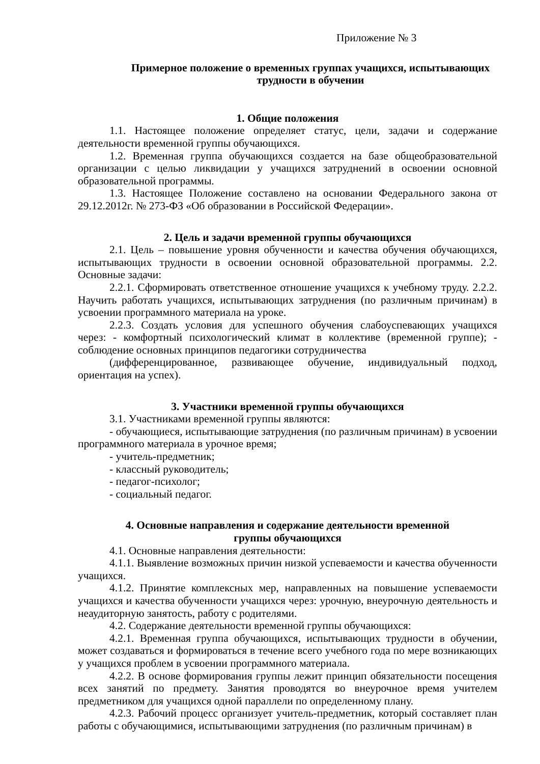Приложение № 3
Примерное положение о временных группах учащихся, испытывающих трудности в обучении
1. Общие положения
1.1. Настоящее положение определяет статус, цели, задачи и содержание деятельности временной группы обучающихся.
1.2. Временная группа обучающихся создается на базе общеобразовательной организации с целью ликвидации у учащихся затруднений в освоении основной образовательной программы.
1.3. Настоящее Положение составлено на основании Федерального закона от 29.12.2012г. № 273-ФЗ «Об образовании в Российской Федерации».
2. Цель и задачи временной группы обучающихся
2.1. Цель – повышение уровня обученности и качества обучения обучающихся, испытывающих трудности в освоении основной образовательной программы. 2.2. Основные задачи:
2.2.1. Сформировать ответственное отношение учащихся к учебному труду. 2.2.2. Научить работать учащихся, испытывающих затруднения (по различным причинам) в усвоении программного материала на уроке.
2.2.3. Создать условия для успешного обучения слабоуспевающих учащихся через: - комфортный психологический климат в коллективе (временной группе); - соблюдение основных принципов педагогики сотрудничества
(дифференцированное, развивающее обучение, индивидуальный подход, ориентация на успех).
3. Участники временной группы обучающихся
3.1. Участниками временной группы являются:
- обучающиеся, испытывающие затруднения (по различным причинам) в усвоении программного материала в урочное время;
- учитель-предметник;
- классный руководитель;
- педагог-психолог;
- социальный педагог.
4. Основные направления и содержание деятельности временной
группы обучающихся
4.1. Основные направления деятельности:
4.1.1. Выявление возможных причин низкой успеваемости и качества обученности учащихся.
4.1.2. Принятие комплексных мер, направленных на повышение успеваемости учащихся и качества обученности учащихся через: урочную, внеурочную деятельность и неаудиторную занятость, работу с родителями.
4.2. Содержание деятельности временной группы обучающихся:
4.2.1. Временная группа обучающихся, испытывающих трудности в обучении, может создаваться и формироваться в течение всего учебного года по мере возникающих у учащихся проблем в усвоении программного материала.
4.2.2. В основе формирования группы лежит принцип обязательности посещения всех занятий по предмету. Занятия проводятся во внеурочное время учителем предметником для учащихся одной параллели по определенному плану.
4.2.3. Рабочий процесс организует учитель-предметник, который составляет план работы с обучающимися, испытывающими затруднения (по различным причинам) в